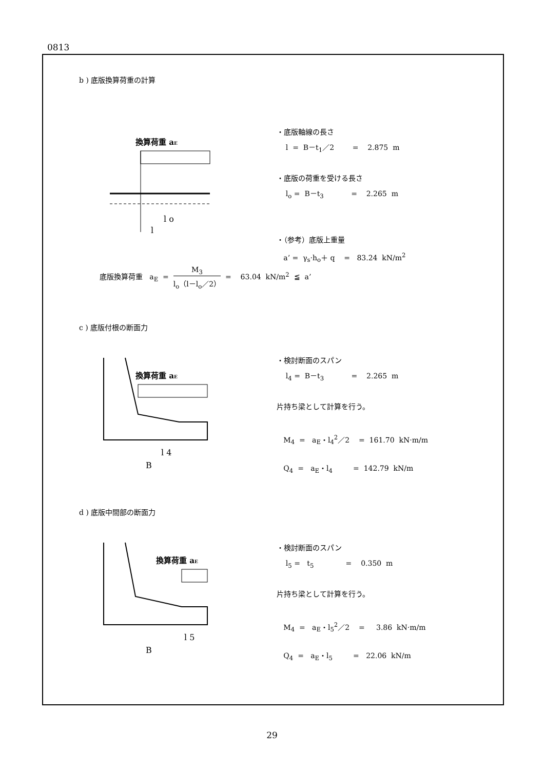0813
b ) 底版換算荷重の計算
換算荷重 aE
l o
l
・底版軸線の長さ
l = B－t<sub>1</sub>／2 = 2.875 m
・底版の荷重を受ける長さ
l<sub>o</sub> = B－t<sub>3</sub> = 2.265 m
・（参考）底版上重量
a’ = γ<sub>s</sub>·h<sub>o</sub>＋ q = 83.24 kN/m<sup>2</sup>
底版換算荷重 a<sub>E</sub> = M<sub>3</sub> l<sub>o</sub>（l－l<sub>o</sub>／2） = 63.04 kN/m<sup>2</sup> ≦ a’
c ) 底版付根の断面力
換算荷重 aE
l 4
B
・検討断面のスパン
l<sub>4</sub> = B－t<sub>3</sub> = 2.265 m
片持ち梁として計算を行う。
M<sub>4</sub> = a<sub>E</sub>・l<sub>4</sub><sup>2</sup>／2 = 161.70 kN·m/m
Q<sub>4</sub> = a<sub>E</sub>・l<sub>4</sub> = 142.79 kN/m
d ) 底版中間部の断面力
換算荷重 aE
l 5
B
・検討断面のスパン
l<sub>5</sub> = t<sub>5</sub> = 0.350 m
片持ち梁として計算を行う。
M<sub>4</sub> = a<sub>E</sub>・l<sub>5</sub><sup>2</sup>／2 = 3.86 kN·m/m
Q<sub>4</sub> = a<sub>E</sub>・l<sub>5</sub> = 22.06 kN/m
29